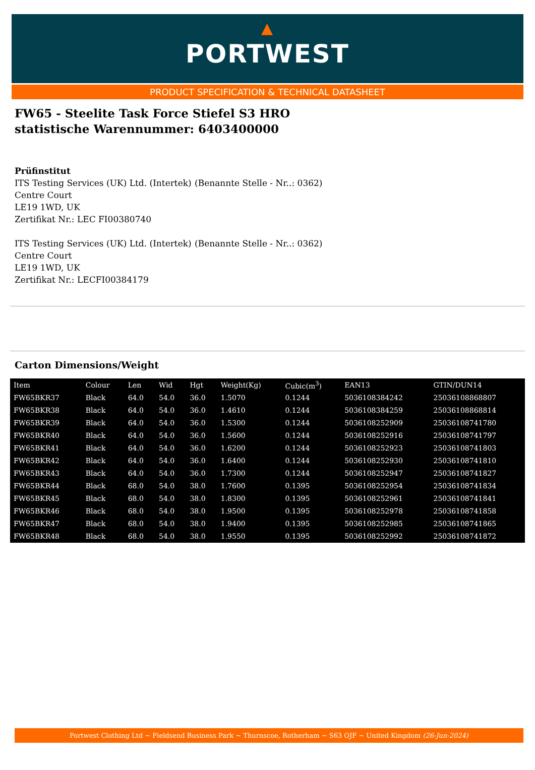▲
PORTWEST
PRODUCT SPECIFICATION & TECHNICAL DATASHEET
FW65 - Steelite Task Force Stiefel S3 HRO
statistische Warennummer: 6403400000
Prüfinstitut
ITS Testing Services (UK) Ltd. (Intertek) (Benannte Stelle - Nr..: 0362)
Centre Court
LE19 1WD, UK
Zertifikat Nr.: LEC FI00380740
ITS Testing Services (UK) Ltd. (Intertek) (Benannte Stelle - Nr..: 0362)
Centre Court
LE19 1WD, UK
Zertifikat Nr.: LECFI00384179
Carton Dimensions/Weight
| Item | Colour | Len | Wid | Hgt | Weight(Kg) | Cubic(m<sup>3</sup>) | EAN13 | GTIN/DUN14 |
| --- | --- | --- | --- | --- | --- | --- | --- | --- |
| FW65BKR37 | Black | 64.0 | 54.0 | 36.0 | 1.5070 | 0.1244 | 5036108384242 | 25036108868807 |
| FW65BKR38 | Black | 64.0 | 54.0 | 36.0 | 1.4610 | 0.1244 | 5036108384259 | 25036108868814 |
| FW65BKR39 | Black | 64.0 | 54.0 | 36.0 | 1.5300 | 0.1244 | 5036108252909 | 25036108741780 |
| FW65BKR40 | Black | 64.0 | 54.0 | 36.0 | 1.5600 | 0.1244 | 5036108252916 | 25036108741797 |
| FW65BKR41 | Black | 64.0 | 54.0 | 36.0 | 1.6200 | 0.1244 | 5036108252923 | 25036108741803 |
| FW65BKR42 | Black | 64.0 | 54.0 | 36.0 | 1.6400 | 0.1244 | 5036108252930 | 25036108741810 |
| FW65BKR43 | Black | 64.0 | 54.0 | 36.0 | 1.7300 | 0.1244 | 5036108252947 | 25036108741827 |
| FW65BKR44 | Black | 68.0 | 54.0 | 38.0 | 1.7600 | 0.1395 | 5036108252954 | 25036108741834 |
| FW65BKR45 | Black | 68.0 | 54.0 | 38.0 | 1.8300 | 0.1395 | 5036108252961 | 25036108741841 |
| FW65BKR46 | Black | 68.0 | 54.0 | 38.0 | 1.9500 | 0.1395 | 5036108252978 | 25036108741858 |
| FW65BKR47 | Black | 68.0 | 54.0 | 38.0 | 1.9400 | 0.1395 | 5036108252985 | 25036108741865 |
| FW65BKR48 | Black | 68.0 | 54.0 | 38.0 | 1.9550 | 0.1395 | 5036108252992 | 25036108741872 |
Portwest Clothing Ltd ~ Fieldsend Business Park ~ Thurnscoe, Rotherham ~ S63 OJF ~ United Kingdom (26-Jun-2024)